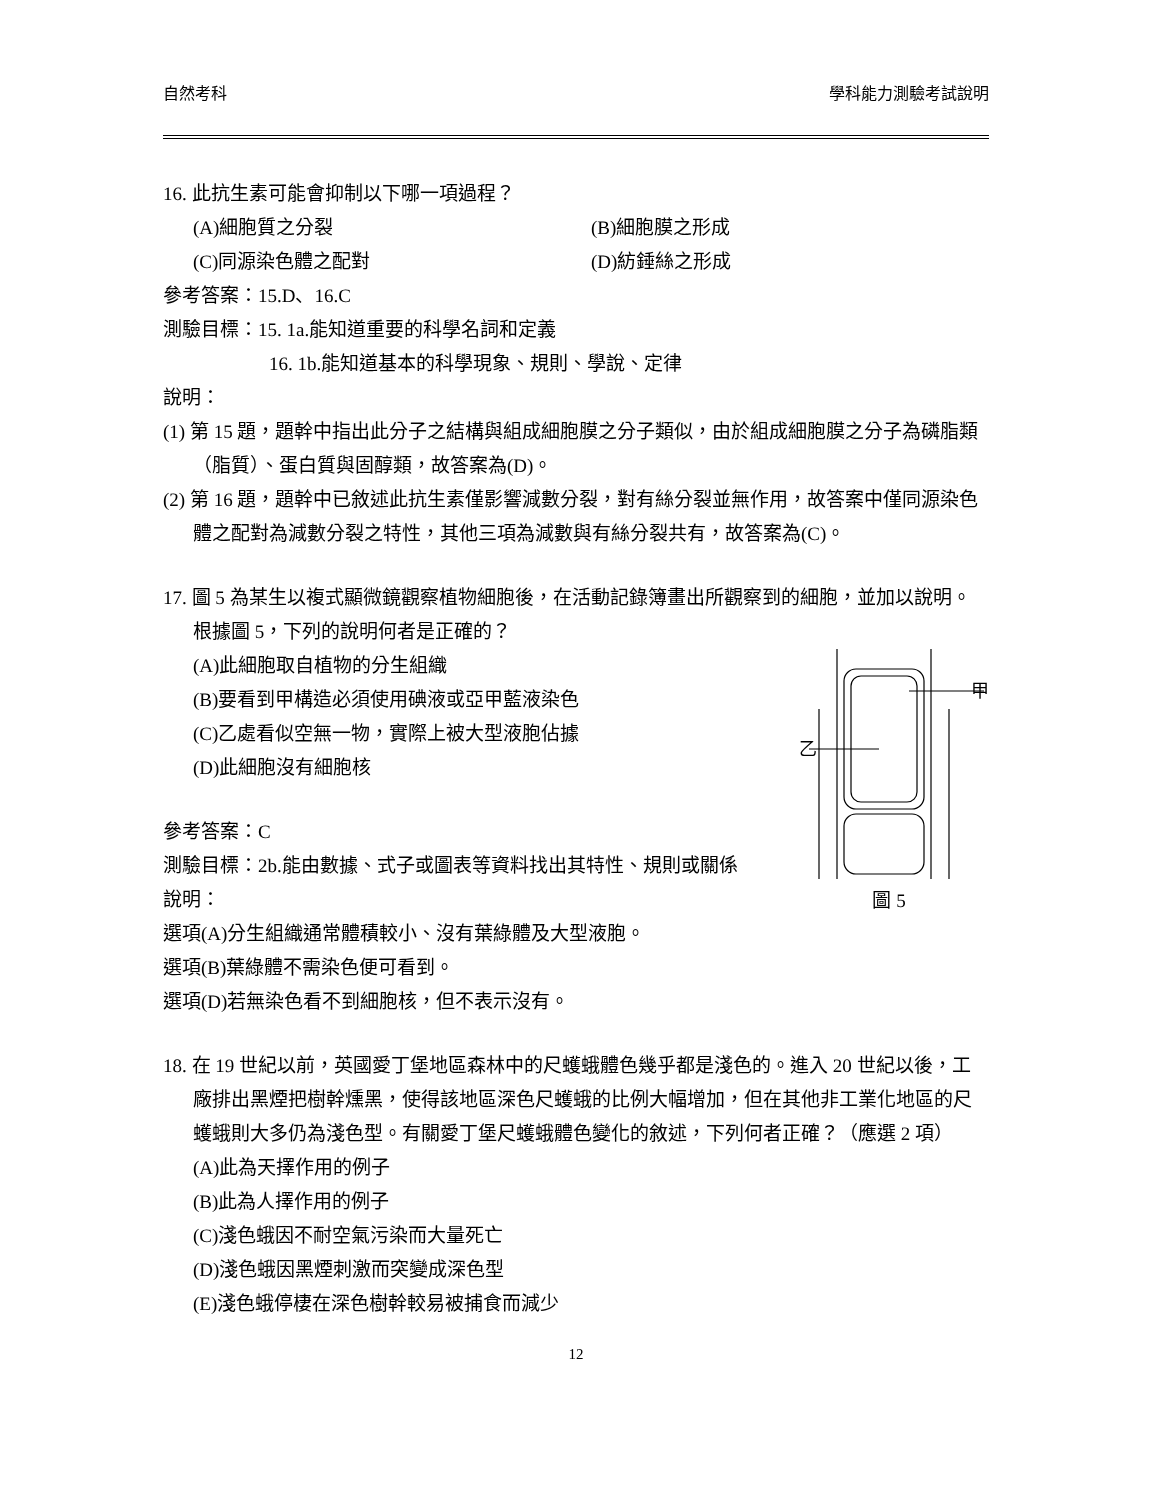自然考科 學科能力測驗考試說明
16. 此抗生素可能會抑制以下哪一項過程？
(A)細胞質之分裂 (B)細胞膜之形成
(C)同源染色體之配對 (D)紡錘絲之形成
參考答案：15.D、16.C
測驗目標：15. 1a.能知道重要的科學名詞和定義
16. 1b.能知道基本的科學現象、規則、學說、定律
說明：
(1) 第 15 題，題幹中指出此分子之結構與組成細胞膜之分子類似，由於組成細胞膜之分子為磷脂類（脂質）、蛋白質與固醇類，故答案為(D)。
(2) 第 16 題，題幹中已敘述此抗生素僅影響減數分裂，對有絲分裂並無作用，故答案中僅同源染色體之配對為減數分裂之特性，其他三項為減數與有絲分裂共有，故答案為(C)。
17. 圖 5 為某生以複式顯微鏡觀察植物細胞後，在活動記錄簿畫出所觀察到的細胞，並加以說明。根據圖 5，下列的說明何者是正確的？
乙
甲
圖 5
(A)此細胞取自植物的分生組織
(B)要看到甲構造必須使用碘液或亞甲藍液染色
(C)乙處看似空無一物，實際上被大型液胞佔據
(D)此細胞沒有細胞核
參考答案：C
測驗目標：2b.能由數據、式子或圖表等資料找出其特性、規則或關係
說明：
選項(A)分生組織通常體積較小、沒有葉綠體及大型液胞。
選項(B)葉綠體不需染色便可看到。
選項(D)若無染色看不到細胞核，但不表示沒有。
18. 在 19 世紀以前，英國愛丁堡地區森林中的尺蠖蛾體色幾乎都是淺色的。進入 20 世紀以後，工廠排出黑煙把樹幹燻黑，使得該地區深色尺蠖蛾的比例大幅增加，但在其他非工業化地區的尺蠖蛾則大多仍為淺色型。有關愛丁堡尺蠖蛾體色變化的敘述，下列何者正確？（應選 2 項）
(A)此為天擇作用的例子
(B)此為人擇作用的例子
(C)淺色蛾因不耐空氣污染而大量死亡
(D)淺色蛾因黑煙刺激而突變成深色型
(E)淺色蛾停棲在深色樹幹較易被捕食而減少
12